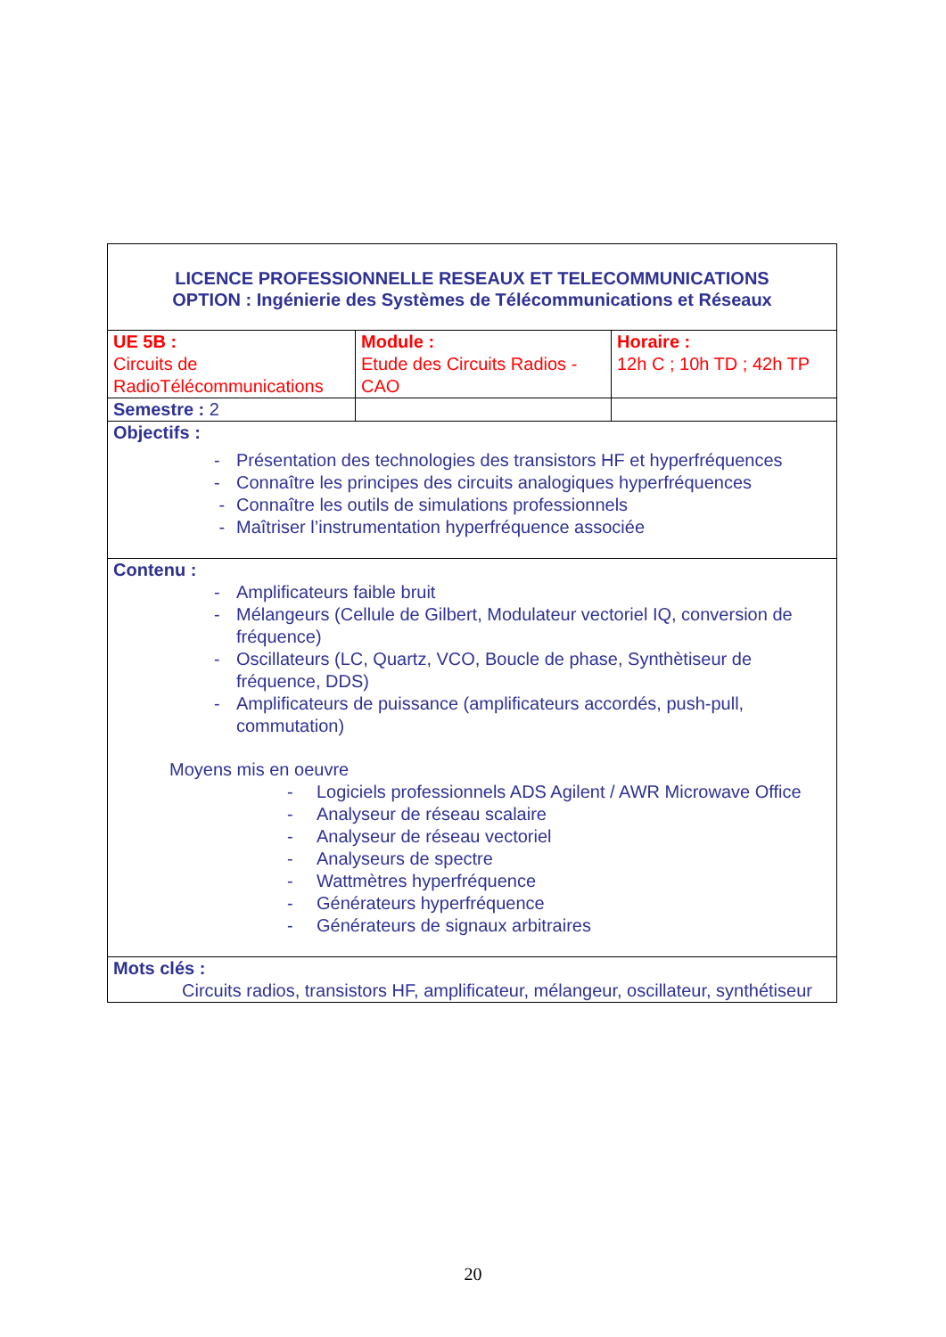| LICENCE PROFESSIONNELLE RESEAUX ET TELECOMMUNICATIONS OPTION : Ingénierie des Systèmes de Télécommunications et Réseaux | | |
| UE 5B : Circuits de RadioTélécommunications | Module : Etude des Circuits Radios - CAO | Horaire : 12h C ; 10h TD ; 42h TP |
| Semestre : 2 | | |
| Objectifs : - Présentation des technologies des transistors HF et hyperfréquences - Connaître les principes des circuits analogiques hyperfréquences - Connaître les outils de simulations professionnels - Maîtriser l’instrumentation hyperfréquence associée | | |
| Contenu : - Amplificateurs faible bruit - Mélangeurs (Cellule de Gilbert, Modulateur vectoriel IQ, conversion de fréquence) - Oscillateurs (LC, Quartz, VCO, Boucle de phase, Synthètiseur de fréquence, DDS) - Amplificateurs de puissance (amplificateurs accordés, push-pull, commutation) Moyens mis en oeuvre - Logiciels professionnels ADS Agilent / AWR Microwave Office - Analyseur de réseau scalaire - Analyseur de réseau vectoriel - Analyseurs de spectre - Wattmètres hyperfréquence - Générateurs hyperfréquence - Générateurs de signaux arbitraires | | |
| Mots clés : Circuits radios, transistors HF, amplificateur, mélangeur, oscillateur, synthétiseur | | |
20